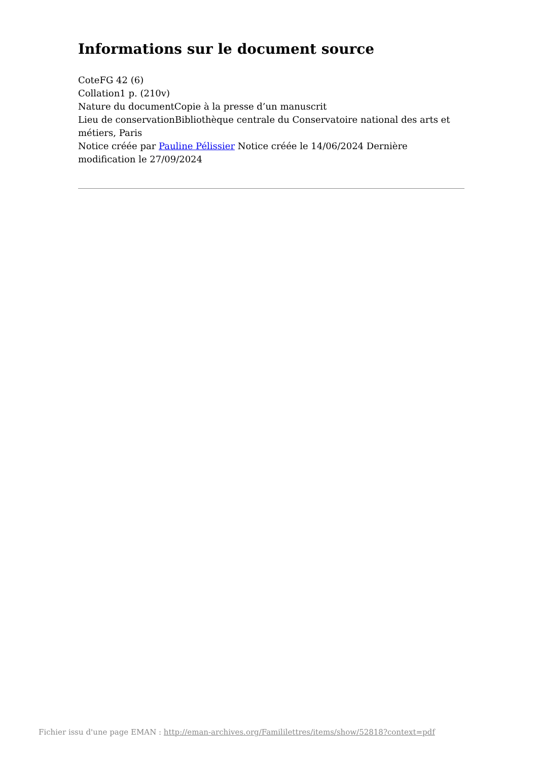Informations sur le document source
CoteFG 42 (6)
Collation1 p. (210v)
Nature du documentCopie à la presse d’un manuscrit
Lieu de conservationBibliothèque centrale du Conservatoire national des arts et métiers, Paris
Notice créée par Pauline Pélissier Notice créée le 14/06/2024 Dernière modification le 27/09/2024
Fichier issu d'une page EMAN : http://eman-archives.org/Famililettres/items/show/52818?context=pdf